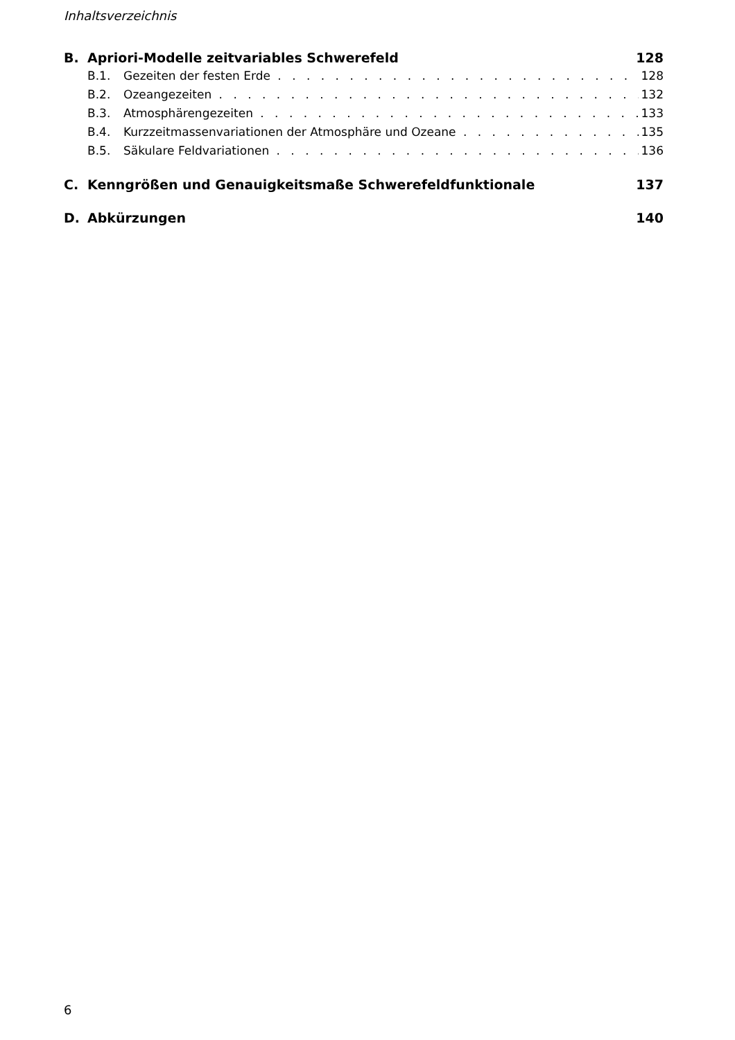Inhaltsverzeichnis
B. Apriori-Modelle zeitvariables Schwerefeld 128
B.1. Gezeiten der festen Erde 128
B.2. Ozeangezeiten 132
B.3. Atmosphärengezeiten 133
B.4. Kurzzeitmassenvariationen der Atmosphäre und Ozeane 135
B.5. Säkulare Feldvariationen 136
C. Kenngrößen und Genauigkeitsmaße Schwerefeldfunktionale 137
D. Abkürzungen 140
6